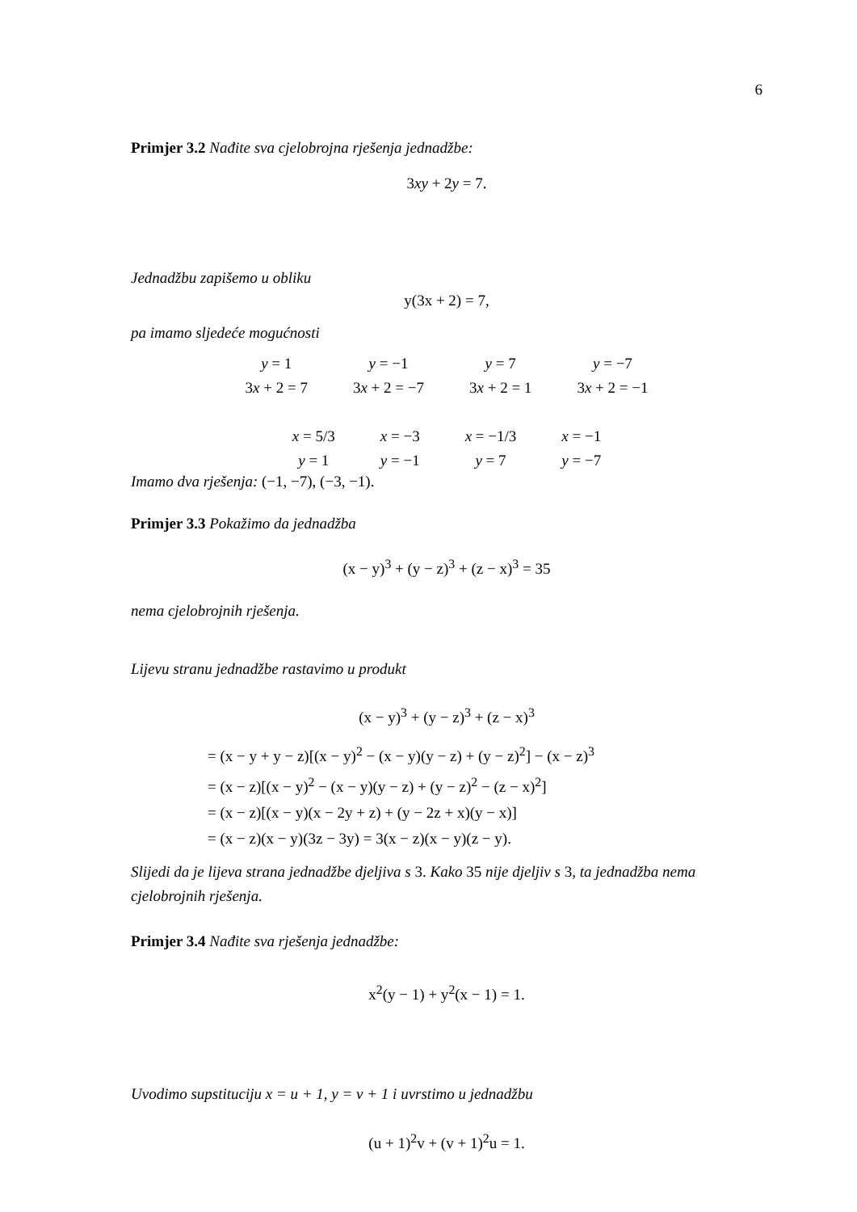6
Primjer 3.2 Nađite sva cjelobrojna rješenja jednadžbe:
3xy + 2y = 7.
Jednadžbu zapišemo u obliku
y(3x + 2) = 7,
pa imamo sljedeće mogućnosti
| y = 1 | y = −1 | y = 7 | y = −7 |
| 3 x + 2 = 7 | 3 x + 2 = −7 | 3 x + 2 = 1 | 3 x + 2 = −1 |
| x = 5/3 | x = −3 | x = −1/3 | x = −1 |
| y = 1 | y = −1 | y = 7 | y = −7 |
Imamo dva rješenja: (−1, −7), (−3, −1).
Primjer 3.3 Pokažimo da jednadžba
(x − y)<sup>3</sup> + (y − z)<sup>3</sup> + (z − x)<sup>3</sup> = 35
nema cjelobrojnih rješenja.
Lijevu stranu jednadžbe rastavimo u produkt
(x − y)<sup>3</sup> + (y − z)<sup>3</sup> + (z − x)<sup>3</sup>
= (x − y + y − z)[(x − y)<sup>2</sup> − (x − y)(y − z) + (y − z)<sup>2</sup>] − (x − z)<sup>3</sup>
= (x − z)[(x − y)<sup>2</sup> − (x − y)(y − z) + (y − z)<sup>2</sup> − (z − x)<sup>2</sup>]
= (x − z)[(x − y)(x − 2y + z) + (y − 2z + x)(y − x)]
= (x − z)(x − y)(3z − 3y) = 3(x − z)(x − y)(z − y).
Slijedi da je lijeva strana jednadžbe djeljiva s 3. Kako 35 nije djeljiv s 3, ta jednadžba nema cjelobrojnih rješenja.
Primjer 3.4 Nađite sva rješenja jednadžbe:
x<sup>2</sup>(y − 1) + y<sup>2</sup>(x − 1) = 1.
Uvodimo supstituciju x = u + 1, y = v + 1 i uvrstimo u jednadžbu
(u + 1)<sup>2</sup>v + (v + 1)<sup>2</sup>u = 1.